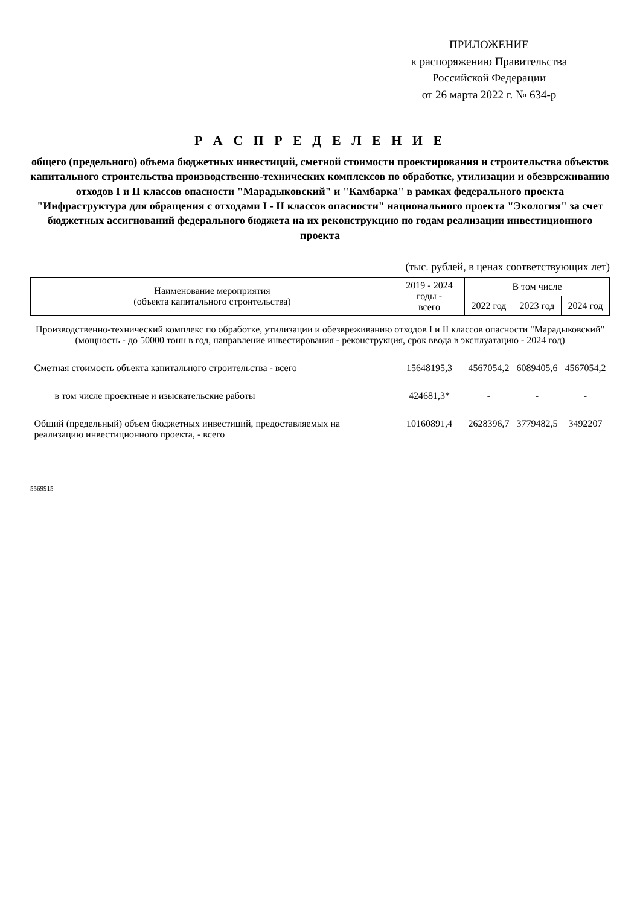ПРИЛОЖЕНИЕ
к распоряжению Правительства
Российской Федерации
от 26 марта 2022 г. № 634-р
Р А С П Р Е Д Е Л Е Н И Е
общего (предельного) объема бюджетных инвестиций, сметной стоимости проектирования и строительства объектов капитального строительства производственно-технических комплексов по обработке, утилизации и обезвреживанию отходов I и II классов опасности "Марадыковский" и "Камбарка" в рамках федерального проекта "Инфраструктура для обращения с отходами I - II классов опасности" национального проекта "Экология" за счет бюджетных ассигнований федерального бюджета на их реконструкцию по годам реализации инвестиционного проекта
(тыс. рублей, в ценах соответствующих лет)
| Наименование мероприятия (объекта капитального строительства) | 2019 - 2024 годы - всего | В том числе | | |
| --- | --- | --- | --- | --- |
| | | 2022 год | 2023 год | 2024 год |
| Производственно-технический комплекс по обработке, утилизации и обезвреживанию отходов I и II классов опасности "Марадыковский" (мощность - до 50000 тонн в год, направление инвестирования - реконструкция, срок ввода в эксплуатацию - 2024 год) | | | | |
| Сметная стоимость объекта капитального строительства - всего | 15648195,3 | 4567054,2 | 6089405,6 | 4567054,2 |
| в том числе проектные и изыскательские работы | 424681,3* | - | - | - |
| Общий (предельный) объем бюджетных инвестиций, предоставляемых на реализацию инвестиционного проекта, - всего | 10160891,4 | 2628396,7 | 3779482,5 | 3492207 |
5569915